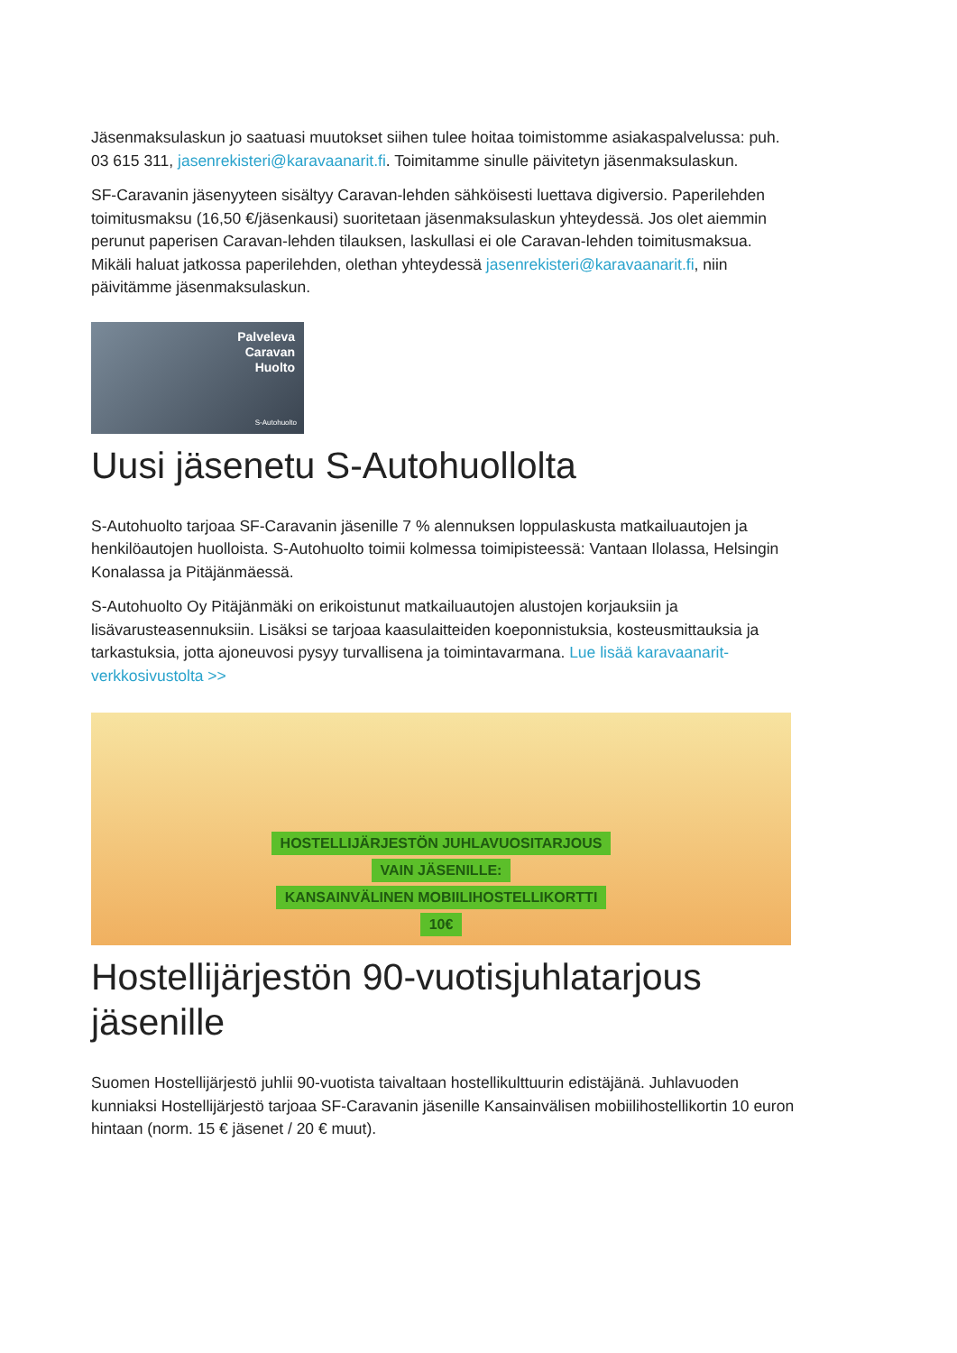Jäsenmaksulaskun jo saatuasi muutokset siihen tulee hoitaa toimistomme asiakaspalvelussa: puh. 03 615 311, jasenrekisteri@karavaanarit.fi. Toimitamme sinulle päivitetyn jäsenmaksulaskun.
SF-Caravanin jäsenyyteen sisältyy Caravan-lehden sähköisesti luettava digiversio. Paperilehden toimitusmaksu (16,50 €/jäsenkausi) suoritetaan jäsenmaksulaskun yhteydessä. Jos olet aiemmin perunut paperisen Caravan-lehden tilauksen, laskullasi ei ole Caravan-lehden toimitusmaksua. Mikäli haluat jatkossa paperilehden, olethan yhteydessä jasenrekisteri@karavaanarit.fi, niin päivitämme jäsenmaksulaskun.
Palveleva
Caravan
Huolto
S-Autohuolto
Uusi jäsenetu S-Autohuollolta
S-Autohuolto tarjoaa SF-Caravanin jäsenille 7 % alennuksen loppulaskusta matkailuautojen ja henkilöautojen huolloista. S-Autohuolto toimii kolmessa toimipisteessä: Vantaan Ilolassa, Helsingin Konalassa ja Pitäjänmäessä.
S-Autohuolto Oy Pitäjänmäki on erikoistunut matkailuautojen alustojen korjauksiin ja lisävarusteasennuksiin. Lisäksi se tarjoaa kaasulaitteiden koeponnistuksia, kosteusmittauksia ja tarkastuksia, jotta ajoneuvosi pysyy turvallisena ja toimintavarmana. Lue lisää karavaanarit-verkkosivustolta >>
HOSTELLIJÄRJESTÖN JUHLAVUOSITARJOUS
VAIN JÄSENILLE:
KANSAINVÄLINEN MOBIILIHOSTELLIKORTTI
10€
Hostellijärjestön 90-vuotisjuhlatarjous jäsenille
Suomen Hostellijärjestö juhlii 90-vuotista taivaltaan hostellikulttuurin edistäjänä. Juhlavuoden kunniaksi Hostellijärjestö tarjoaa SF-Caravanin jäsenille Kansainvälisen mobiilihostellikortin 10 euron hintaan (norm. 15 € jäsenet / 20 € muut).